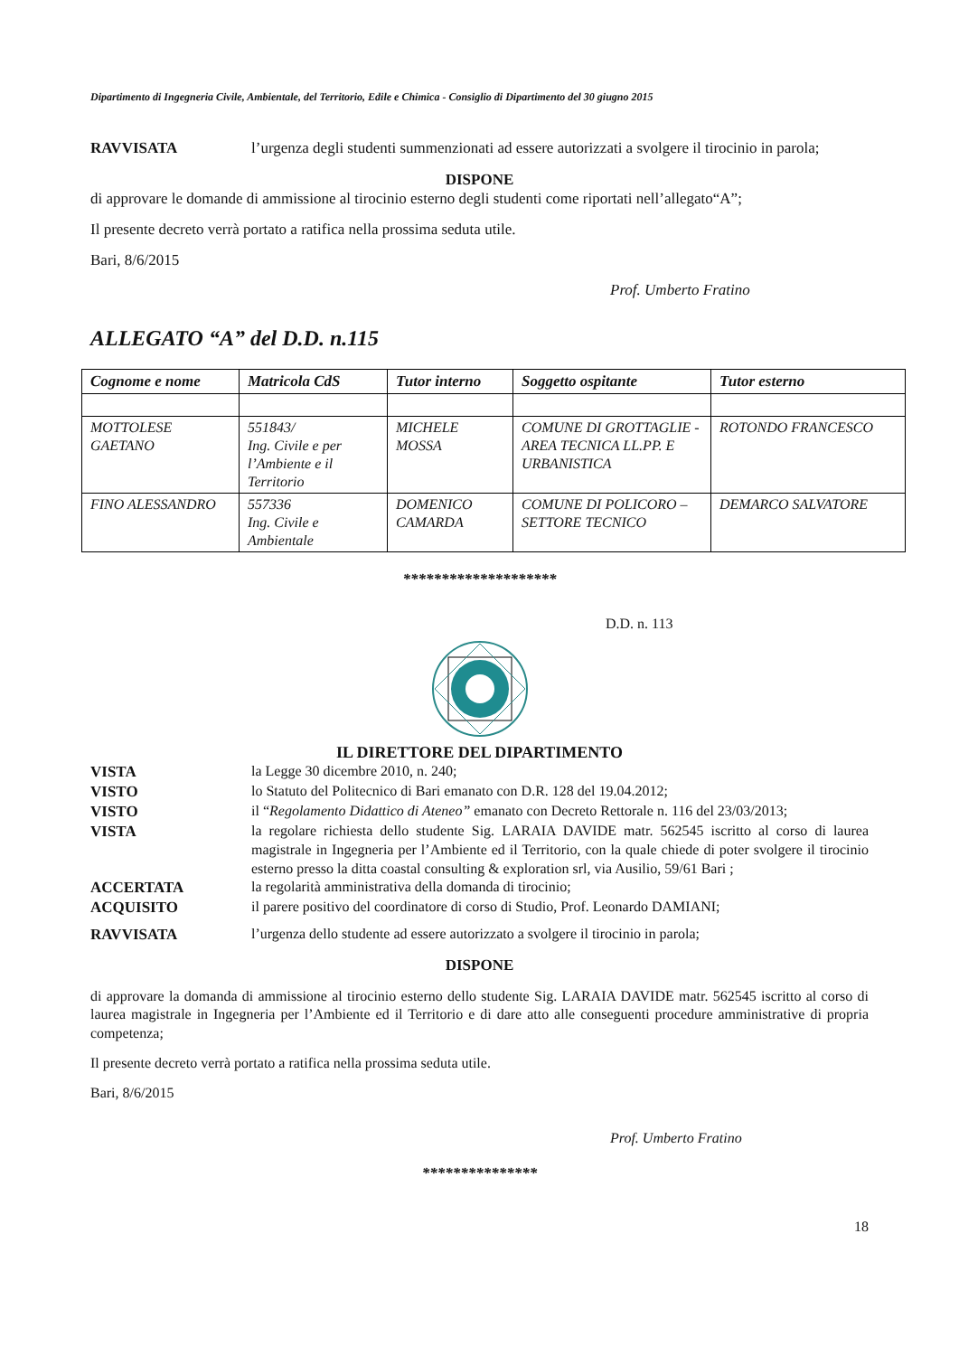Dipartimento di Ingegneria Civile, Ambientale, del Territorio, Edile e Chimica - Consiglio di Dipartimento del 30 giugno 2015
RAVVISATA l’urgenza degli studenti summenzionati ad essere autorizzati a svolgere il tirocinio in parola;
DISPONE
di approvare le domande di ammissione al tirocinio esterno degli studenti come riportati nell’allegato“A”;
Il presente decreto verrà portato a ratifica nella prossima seduta utile.
Bari, 8/6/2015
Prof. Umberto Fratino
ALLEGATO “A” del D.D. n.115
| Cognome e nome | Matricola CdS | Tutor interno | Soggetto ospitante | Tutor esterno |
| --- | --- | --- | --- | --- |
| MOTTOLESE GAETANO | 551843/ Ing. Civile e per l’Ambiente e il Territorio | MICHELE MOSSA | COMUNE DI GROTTAGLIE - AREA TECNICA LL.PP. E URBANISTICA | ROTONDO FRANCESCO |
| FINO ALESSANDRO | 557336 Ing. Civile e Ambientale | DOMENICO CAMARDA | COMUNE DI POLICORO – SETTORE TECNICO | DEMARCO SALVATORE |
********************
D.D. n. 113
IL DIRETTORE DEL DIPARTIMENTO
VISTA la Legge 30 dicembre 2010, n. 240;
VISTO lo Statuto del Politecnico di Bari emanato con D.R. 128 del 19.04.2012;
VISTO il “Regolamento Didattico di Ateneo” emanato con Decreto Rettorale n. 116 del 23/03/2013;
VISTA la regolare richiesta dello studente Sig. LARAIA DAVIDE matr. 562545 iscritto al corso di laurea magistrale in Ingegneria per l’Ambiente ed il Territorio, con la quale chiede di poter svolgere il tirocinio esterno presso la ditta coastal consulting & exploration srl, via Ausilio, 59/61 Bari ;
ACCERTATA la regolarità amministrativa della domanda di tirocinio;
ACQUISITO il parere positivo del coordinatore di corso di Studio, Prof. Leonardo DAMIANI;
RAVVISATA l’urgenza dello studente ad essere autorizzato a svolgere il tirocinio in parola;
DISPONE
di approvare la domanda di ammissione al tirocinio esterno dello studente Sig. LARAIA DAVIDE matr. 562545 iscritto al corso di laurea magistrale in Ingegneria per l’Ambiente ed il Territorio e di dare atto alle conseguenti procedure amministrative di propria competenza;
Il presente decreto verrà portato a ratifica nella prossima seduta utile.
Bari, 8/6/2015
Prof. Umberto Fratino
***************
18